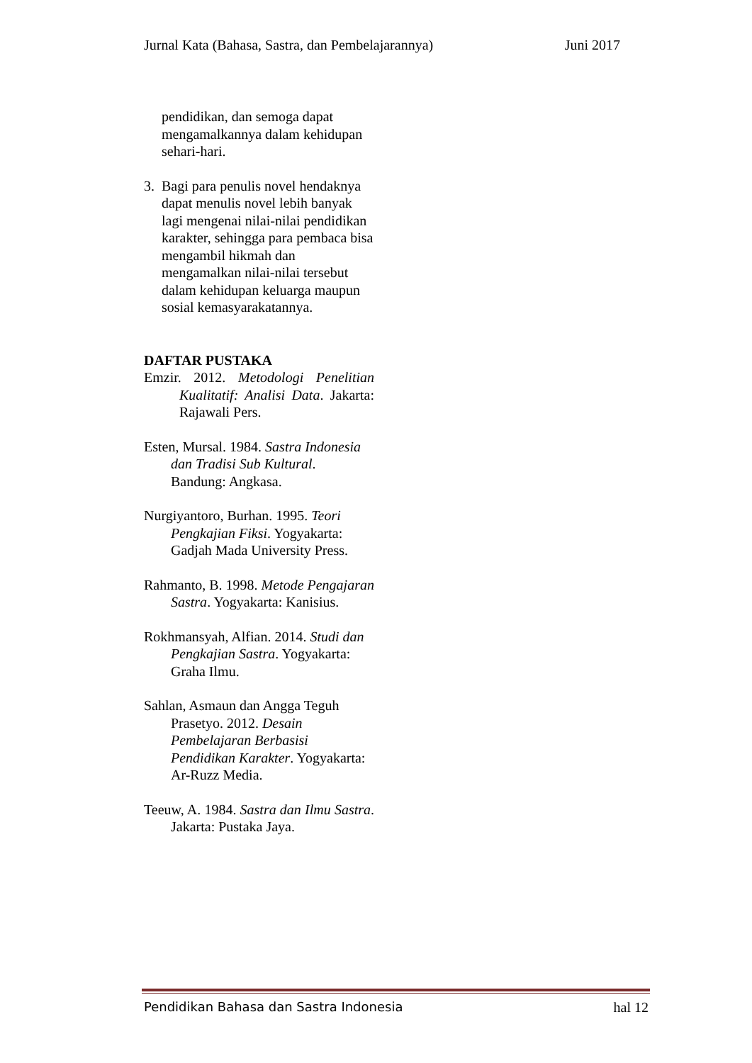Jurnal Kata (Bahasa, Sastra, dan Pembelajarannya) Juni 2017
pendidikan, dan semoga dapat mengamalkannya dalam kehidupan sehari-hari.
3. Bagi para penulis novel hendaknya dapat menulis novel lebih banyak lagi mengenai nilai-nilai pendidikan karakter, sehingga para pembaca bisa mengambil hikmah dan mengamalkan nilai-nilai tersebut dalam kehidupan keluarga maupun sosial kemasyarakatannya.
DAFTAR PUSTAKA
Emzir. 2012. Metodologi Penelitian Kualitatif: Analisi Data. Jakarta: Rajawali Pers.
Esten, Mursal. 1984. Sastra Indonesia dan Tradisi Sub Kultural. Bandung: Angkasa.
Nurgiyantoro, Burhan. 1995. Teori Pengkajian Fiksi. Yogyakarta: Gadjah Mada University Press.
Rahmanto, B. 1998. Metode Pengajaran Sastra. Yogyakarta: Kanisius.
Rokhmansyah, Alfian. 2014. Studi dan Pengkajian Sastra. Yogyakarta: Graha Ilmu.
Sahlan, Asmaun dan Angga Teguh Prasetyo. 2012. Desain Pembelajaran Berbasisi Pendidikan Karakter. Yogyakarta: Ar-Ruzz Media.
Teeuw, A. 1984. Sastra dan Ilmu Sastra. Jakarta: Pustaka Jaya.
Pendidikan Bahasa dan Sastra Indonesia hal 12